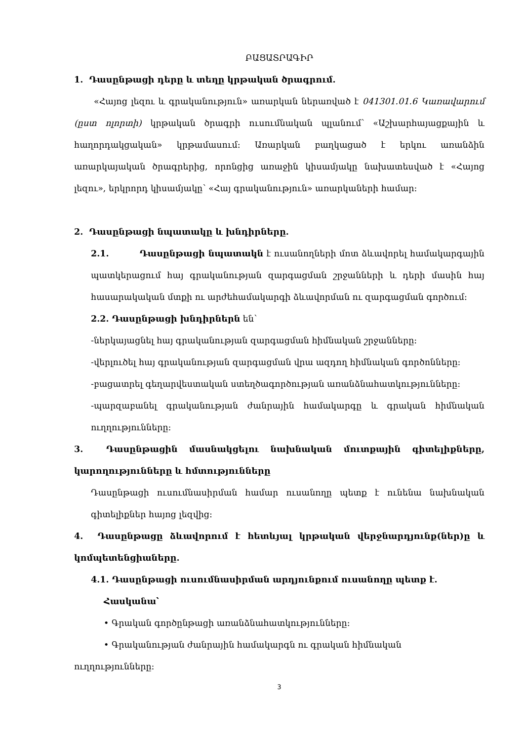ԲԱՑԱՏՐԱԳԻՐ
1. Դասընթացի դերը և տեղը կրթական ծրագրում.
«Հայոց լեզու և գրականություն» առարկան ներառված է 041301.01.6 Կառավարում (ըստ ոլորտի) կրթական ծրագրի ուսումնական պլանում՝ «Աշխարհայացքային և հաղորդակցական» կրթամասում: Առարկան բաղկացած է երկու առանձին առարկայական ծրագրերից, որոնցից առաջին կիսամյակը նախատեսված է «Հայոց լեզու», երկրորդ կիսամյակը՝ «Հայ գրականություն» առարկաների համար:
2. Դասընթացի նպատակը և խնդիրները.
2.1. Դասընթացի նպատակն է ուսանողների մոտ ձևավորել համակարգային պատկերացում հայ գրականության զարգացման շրջանների և դերի մասին հայ հասարակական մտքի ու արժեհամակարգի ձևավորման ու զարգացման գործում:
2.2. Դասընթացի խնդիրներն են՝
-ներկայացնել հայ գրականության զարգացման հիմնական շրջանները:
-վերլուծել հայ գրականության զարգացման վրա ազդող հիմնական գործոնները:
-բացատրել գեղարվեստական ստեղծագործության առանձնահատկությունները:
-պարզաբանել գրականության ժանրային համակարգը և գրական հիմնական ուղղությունները:
3. Դասընթացին մասնակցելու նախնական մուտքային գիտելիքները, կարողությունները և հմտությունները
Դասընթացի ուսումնասիրման համար ուսանողը պետք է ունենա նախնական գիտելիքներ հայոց լեզվից:
4. Դասընթացը ձևավորում է հետևյալ կրթական վերջնարդյունք(ներ)ը և կոմպետենցիաները.
4.1. Դասընթացի ուսումնասիրման արդյունքում ուսանողը պետք է.
Հասկանա՝
• Գրական գործընթացի առանձնահատկությունները:
• Գրականության ժանրային համակարգն ու գրական հիմնական
ուղղությունները:
3